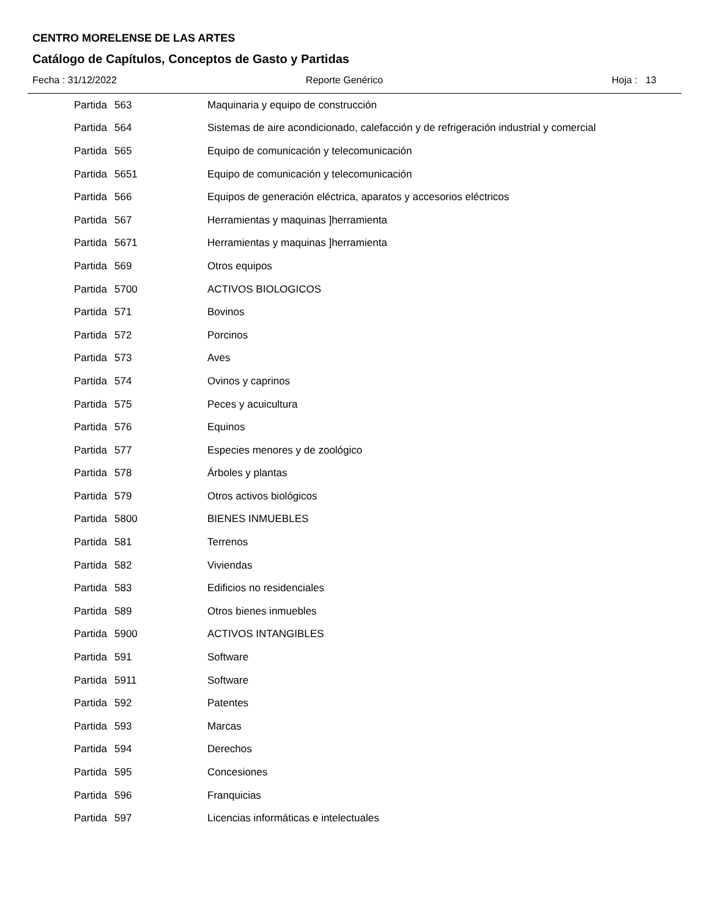CENTRO MORELENSE DE LAS ARTES
Catálogo de Capítulos, Conceptos de Gasto y Partidas
Fecha : 31/12/2022 Reporte Genérico Hoja : 13
| Partida | 563 | Maquinaria y equipo de construcción |
| Partida | 564 | Sistemas de aire acondicionado, calefacción y de refrigeración industrial y comercial |
| Partida | 565 | Equipo de comunicación y telecomunicación |
| Partida | 5651 | Equipo de comunicación y telecomunicación |
| Partida | 566 | Equipos de generación eléctrica, aparatos y accesorios eléctricos |
| Partida | 567 | Herramientas y maquinas ]herramienta |
| Partida | 5671 | Herramientas y maquinas ]herramienta |
| Partida | 569 | Otros equipos |
| Partida | 5700 | ACTIVOS BIOLOGICOS |
| Partida | 571 | Bovinos |
| Partida | 572 | Porcinos |
| Partida | 573 | Aves |
| Partida | 574 | Ovinos y caprinos |
| Partida | 575 | Peces y acuicultura |
| Partida | 576 | Equinos |
| Partida | 577 | Especies menores y de zoológico |
| Partida | 578 | Árboles y plantas |
| Partida | 579 | Otros activos biológicos |
| Partida | 5800 | BIENES INMUEBLES |
| Partida | 581 | Terrenos |
| Partida | 582 | Viviendas |
| Partida | 583 | Edificios no residenciales |
| Partida | 589 | Otros bienes inmuebles |
| Partida | 5900 | ACTIVOS INTANGIBLES |
| Partida | 591 | Software |
| Partida | 5911 | Software |
| Partida | 592 | Patentes |
| Partida | 593 | Marcas |
| Partida | 594 | Derechos |
| Partida | 595 | Concesiones |
| Partida | 596 | Franquicias |
| Partida | 597 | Licencias informáticas e intelectuales |